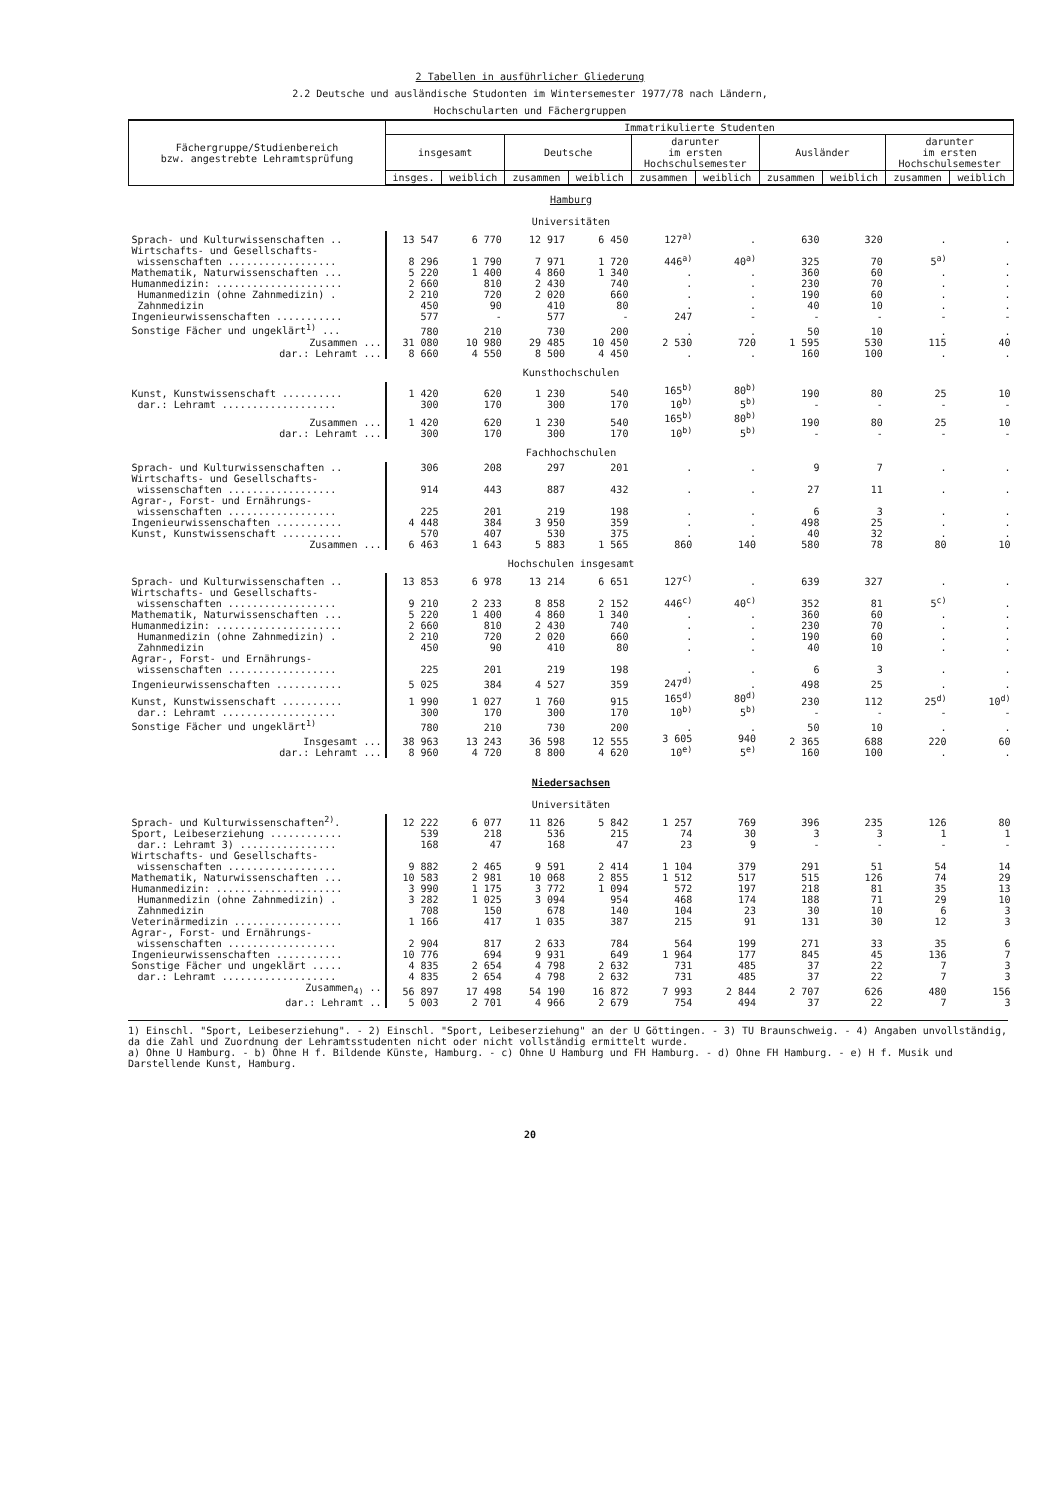2 Tabellen in ausführlicher Gliederung
2.2 Deutsche und ausländische Studonten im Wintersemester 1977/78 nach Ländern,
Hochschularten und Fächergruppen
| Fächergruppe/Studienbereich bzw. angestrebte Lehramtsprüfung | Immatrikulierte Studenten | | | | | | | | | |
| --- | --- | --- | --- | --- | --- | --- | --- | --- | --- | --- |
| | insgesamt | | Deutsche | | darunter im ersten Hochschulsemester | | Ausländer | | darunter im ersten Hochschulsemester | |
| | insges. | weiblich | zusammen | weiblich | zusammen | weiblich | zusammen | weiblich | zusammen | weiblich |
| Hamburg Universitäten | | | | | | | | | | |
| Sprach- und Kulturwissenschaften .. | 13 547 | 6 770 | 12 917 | 6 450 | 127<sup>a)</sup> | . | 630 | 320 | . | . |
| Wirtschafts- und Gesellschafts- wissenschaften .................. | 8 296 | 1 790 | 7 971 | 1 720 | 446<sup>a)</sup> | 40<sup>a)</sup> | 325 | 70 | 5<sup>a)</sup> | . |
| Mathematik, Naturwissenschaften ... | 5 220 | 1 400 | 4 860 | 1 340 | . | . | 360 | 60 | . | . |
| Humanmedizin: ..................... Humanmedizin (ohne Zahnmedizin) . Zahnmedizin | 2 660 2 210 450 | 810 720 90 | 2 430 2 020 410 | 740 660 80 | . . . | . . . | 230 190 40 | 70 60 10 | . . . | . . . |
| Ingenieurwissenschaften ........... | 577 | - | 577 | - | 247 | - | - | - | - | - |
| Sonstige Fächer und ungeklärt<sup>1)</sup> ... | 780 | 210 | 730 | 200 | . | . | 50 | 10 | . | . |
| Zusammen ... dar.: Lehramt ... | 31 080 8 660 | 10 980 4 550 | 29 485 8 500 | 10 450 4 450 | 2 530 . | 720 . | 1 595 160 | 530 100 | 115 . | 40 . |
| Kunsthochschulen | | | | | | | | | | |
| Kunst, Kunstwissenschaft .......... dar.: Lehramt ................... | 1 420 300 | 620 170 | 1 230 300 | 540 170 | 165<sup>b)</sup> 10<sup>b)</sup> | 80<sup>b)</sup> 5<sup>b)</sup> | 190 - | 80 - | 25 - | 10 - |
| Zusammen ... dar.: Lehramt ... | 1 420 300 | 620 170 | 1 230 300 | 540 170 | 165<sup>b)</sup> 10<sup>b)</sup> | 80<sup>b)</sup> 5<sup>b)</sup> | 190 - | 80 - | 25 - | 10 - |
| Fachhochschulen | | | | | | | | | | |
| Sprach- und Kulturwissenschaften .. | 306 | 208 | 297 | 201 | . | . | 9 | 7 | . | . |
| Wirtschafts- und Gesellschafts- wissenschaften .................. | 914 | 443 | 887 | 432 | . | . | 27 | 11 | . | . |
| Agrar-, Forst- und Ernährungs- wissenschaften .................. | 225 | 201 | 219 | 198 | . | . | 6 | 3 | . | . |
| Ingenieurwissenschaften ........... | 4 448 | 384 | 3 950 | 359 | . | . | 498 | 25 | . | . |
| Kunst, Kunstwissenschaft .......... | 570 | 407 | 530 | 375 | . | . | 40 | 32 | . | . |
| Zusammen ... | 6 463 | 1 643 | 5 883 | 1 565 | 860 | 140 | 580 | 78 | 80 | 10 |
| Hochschulen insgesamt | | | | | | | | | | |
| Sprach- und Kulturwissenschaften .. | 13 853 | 6 978 | 13 214 | 6 651 | 127<sup>c)</sup> | . | 639 | 327 | . | . |
| Wirtschafts- und Gesellschafts- wissenschaften .................. | 9 210 | 2 233 | 8 858 | 2 152 | 446<sup>c)</sup> | 40<sup>c)</sup> | 352 | 81 | 5<sup>c)</sup> | . |
| Mathematik, Naturwissenschaften ... | 5 220 | 1 400 | 4 860 | 1 340 | . | . | 360 | 60 | . | . |
| Humanmedizin: ..................... Humanmedizin (ohne Zahnmedizin) . Zahnmedizin | 2 660 2 210 450 | 810 720 90 | 2 430 2 020 410 | 740 660 80 | . . . | . . . | 230 190 40 | 70 60 10 | . . . | . . . |
| Agrar-, Forst- und Ernährungs- wissenschaften .................. | 225 | 201 | 219 | 198 | . | . | 6 | 3 | . | . |
| Ingenieurwissenschaften ........... | 5 025 | 384 | 4 527 | 359 | 247<sup>d)</sup> | . | 498 | 25 | . | . |
| Kunst, Kunstwissenschaft .......... dar.: Lehramt ................... | 1 990 300 | 1 027 170 | 1 760 300 | 915 170 | 165<sup>d)</sup> 10<sup>b)</sup> | 80<sup>d)</sup> 5<sup>b)</sup> | 230 - | 112 - | 25<sup>d)</sup> - | 10<sup>d)</sup> - |
| Sonstige Fächer und ungeklärt<sup>1)</sup> | 780 | 210 | 730 | 200 | . | . | 50 | 10 | . | . |
| Insgesamt ... dar.: Lehramt ... | 38 963 8 960 | 13 243 4 720 | 36 598 8 800 | 12 555 4 620 | 3 605 10<sup>e)</sup> | 940 5<sup>e)</sup> | 2 365 160 | 688 100 | 220 . | 60 . |
| Niedersachsen Universitäten | | | | | | | | | | |
| Sprach- und Kulturwissenschaften<sup>2)</sup>. | 12 222 | 6 077 | 11 826 | 5 842 | 1 257 | 769 | 396 | 235 | 126 | 80 |
| Sport, Leibeserziehung ............ dar.: Lehramt 3) ................ | 539 168 | 218 47 | 536 168 | 215 47 | 74 23 | 30 9 | 3 - | 3 - | 1 - | 1 - |
| Wirtschafts- und Gesellschafts- wissenschaften .................. | 9 882 | 2 465 | 9 591 | 2 414 | 1 104 | 379 | 291 | 51 | 54 | 14 |
| Mathematik, Naturwissenschaften ... | 10 583 | 2 981 | 10 068 | 2 855 | 1 512 | 517 | 515 | 126 | 74 | 29 |
| Humanmedizin: ..................... Humanmedizin (ohne Zahnmedizin) . Zahnmedizin | 3 990 3 282 708 | 1 175 1 025 150 | 3 772 3 094 678 | 1 094 954 140 | 572 468 104 | 197 174 23 | 218 188 30 | 81 71 10 | 35 29 6 | 13 10 3 |
| Veterinärmedizin .................. | 1 166 | 417 | 1 035 | 387 | 215 | 91 | 131 | 30 | 12 | 3 |
| Agrar-, Forst- und Ernährungs- wissenschaften .................. | 2 904 | 817 | 2 633 | 784 | 564 | 199 | 271 | 33 | 35 | 6 |
| Ingenieurwissenschaften ........... | 10 776 | 694 | 9 931 | 649 | 1 964 | 177 | 845 | 45 | 136 | 7 |
| Sonstige Fächer und ungeklärt ..... dar.: Lehramt ................... | 4 835 4 835 | 2 654 2 654 | 4 798 4 798 | 2 632 2 632 | 731 731 | 485 485 | 37 37 | 22 22 | 7 7 | 3 3 |
| Zusammen<sub>4)</sub> .. dar.: Lehramt .. | 56 897 5 003 | 17 498 2 701 | 54 190 4 966 | 16 872 2 679 | 7 993 754 | 2 844 494 | 2 707 37 | 626 22 | 480 7 | 156 3 |
1) Einschl. "Sport, Leibeserziehung". - 2) Einschl. "Sport, Leibeserziehung" an der U Göttingen. - 3) TU Braunschweig. - 4) Angaben unvollständig, da die Zahl und Zuordnung der Lehramtsstudenten nicht oder nicht vollständig ermittelt wurde.
a) Ohne U Hamburg. - b) Ohne H f. Bildende Künste, Hamburg. - c) Ohne U Hamburg und FH Hamburg. - d) Ohne FH Hamburg. - e) H f. Musik und Darstellende Kunst, Hamburg.
20